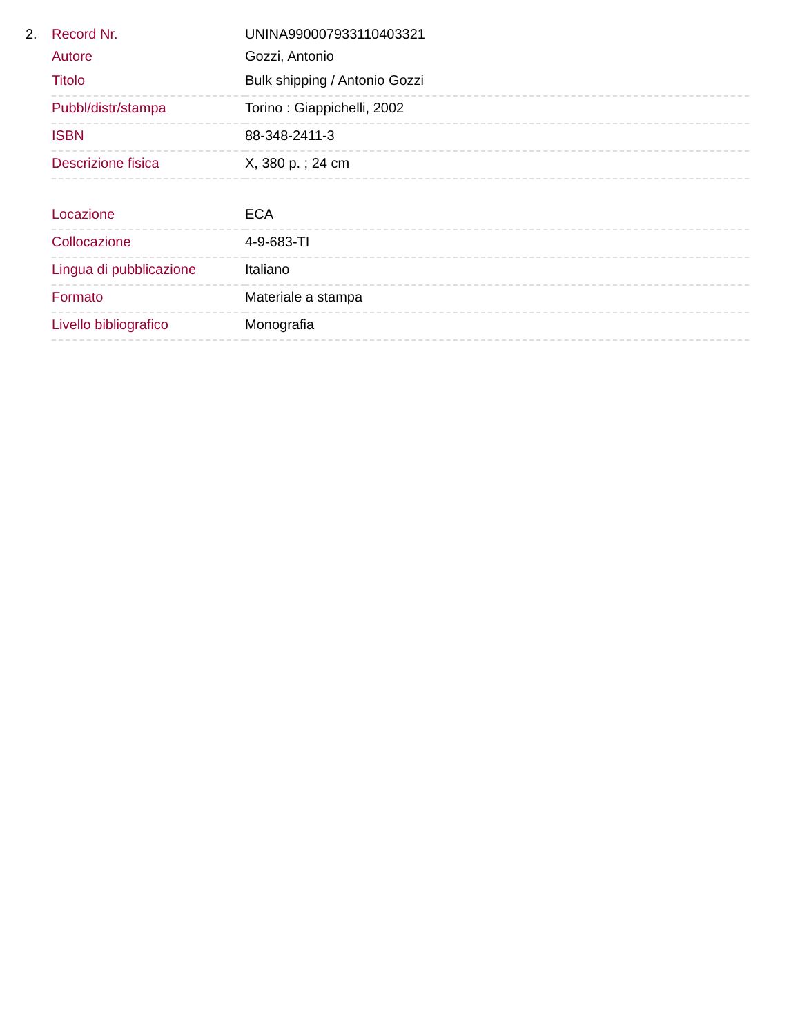2.
| Record Nr. | UNINA990007933110403321 |
| Autore | Gozzi, Antonio |
| Titolo | Bulk shipping / Antonio Gozzi |
| Pubbl/distr/stampa | Torino : Giappichelli, 2002 |
| ISBN | 88-348-2411-3 |
| Descrizione fisica | X, 380 p. ; 24 cm |
| Locazione | ECA |
| Collocazione | 4-9-683-TI |
| Lingua di pubblicazione | Italiano |
| Formato | Materiale a stampa |
| Livello bibliografico | Monografia |